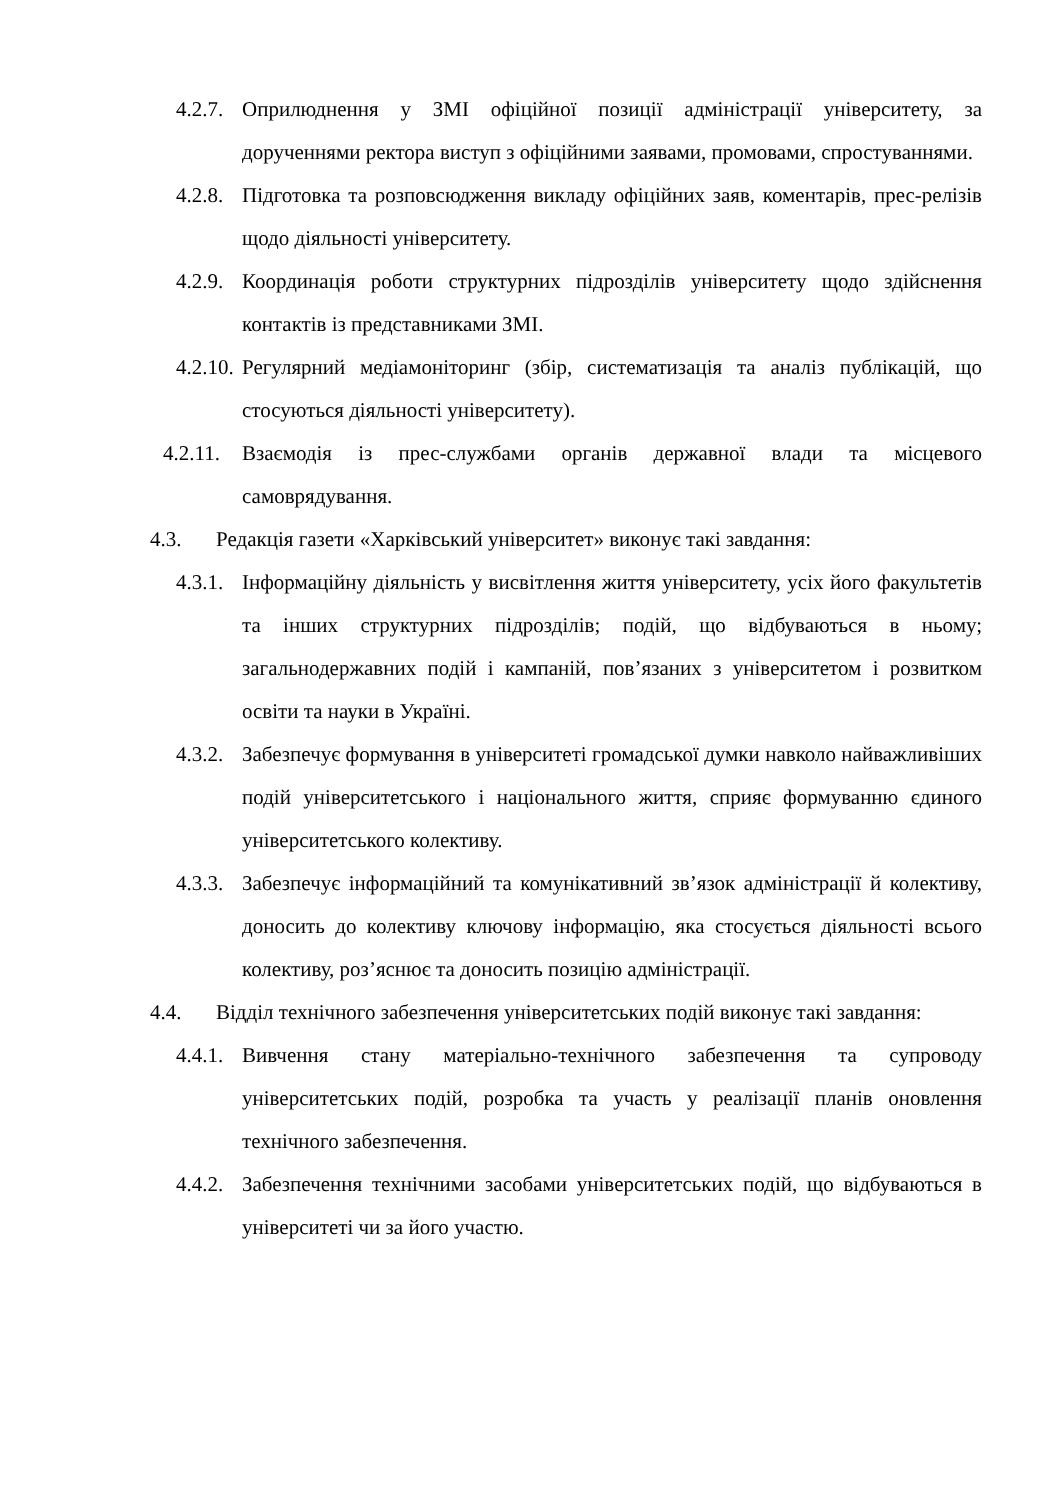4.2.7. Оприлюднення у ЗМІ офіційної позиції адміністрації університету, за дорученнями ректора виступ з офіційними заявами, промовами, спростуваннями.
4.2.8. Підготовка та розповсюдження викладу офіційних заяв, коментарів, прес-релізів щодо діяльності університету.
4.2.9. Координація роботи структурних підрозділів університету щодо здійснення контактів із представниками ЗМІ.
4.2.10. Регулярний медіамоніторинг (збір, систематизація та аналіз публікацій, що стосуються діяльності університету).
4.2.11. Взаємодія із прес-службами органів державної влади та місцевого самоврядування.
4.3. Редакція газети «Харківський університет» виконує такі завдання:
4.3.1. Інформаційну діяльність у висвітлення життя університету, усіх його факультетів та інших структурних підрозділів; подій, що відбуваються в ньому; загальнодержавних подій і кампаній, пов’язаних з університетом і розвитком освіти та науки в Україні.
4.3.2. Забезпечує формування в університеті громадської думки навколо найважливіших подій університетського і національного життя, сприяє формуванню єдиного університетського колективу.
4.3.3. Забезпечує інформаційний та комунікативний зв’язок адміністрації й колективу, доносить до колективу ключову інформацію, яка стосується діяльності всього колективу, роз’яснює та доносить позицію адміністрації.
4.4. Відділ технічного забезпечення університетських подій виконує такі завдання:
4.4.1. Вивчення стану матеріально-технічного забезпечення та супроводу університетських подій, розробка та участь у реалізації планів оновлення технічного забезпечення.
4.4.2. Забезпечення технічними засобами університетських подій, що відбуваються в університеті чи за його участю.